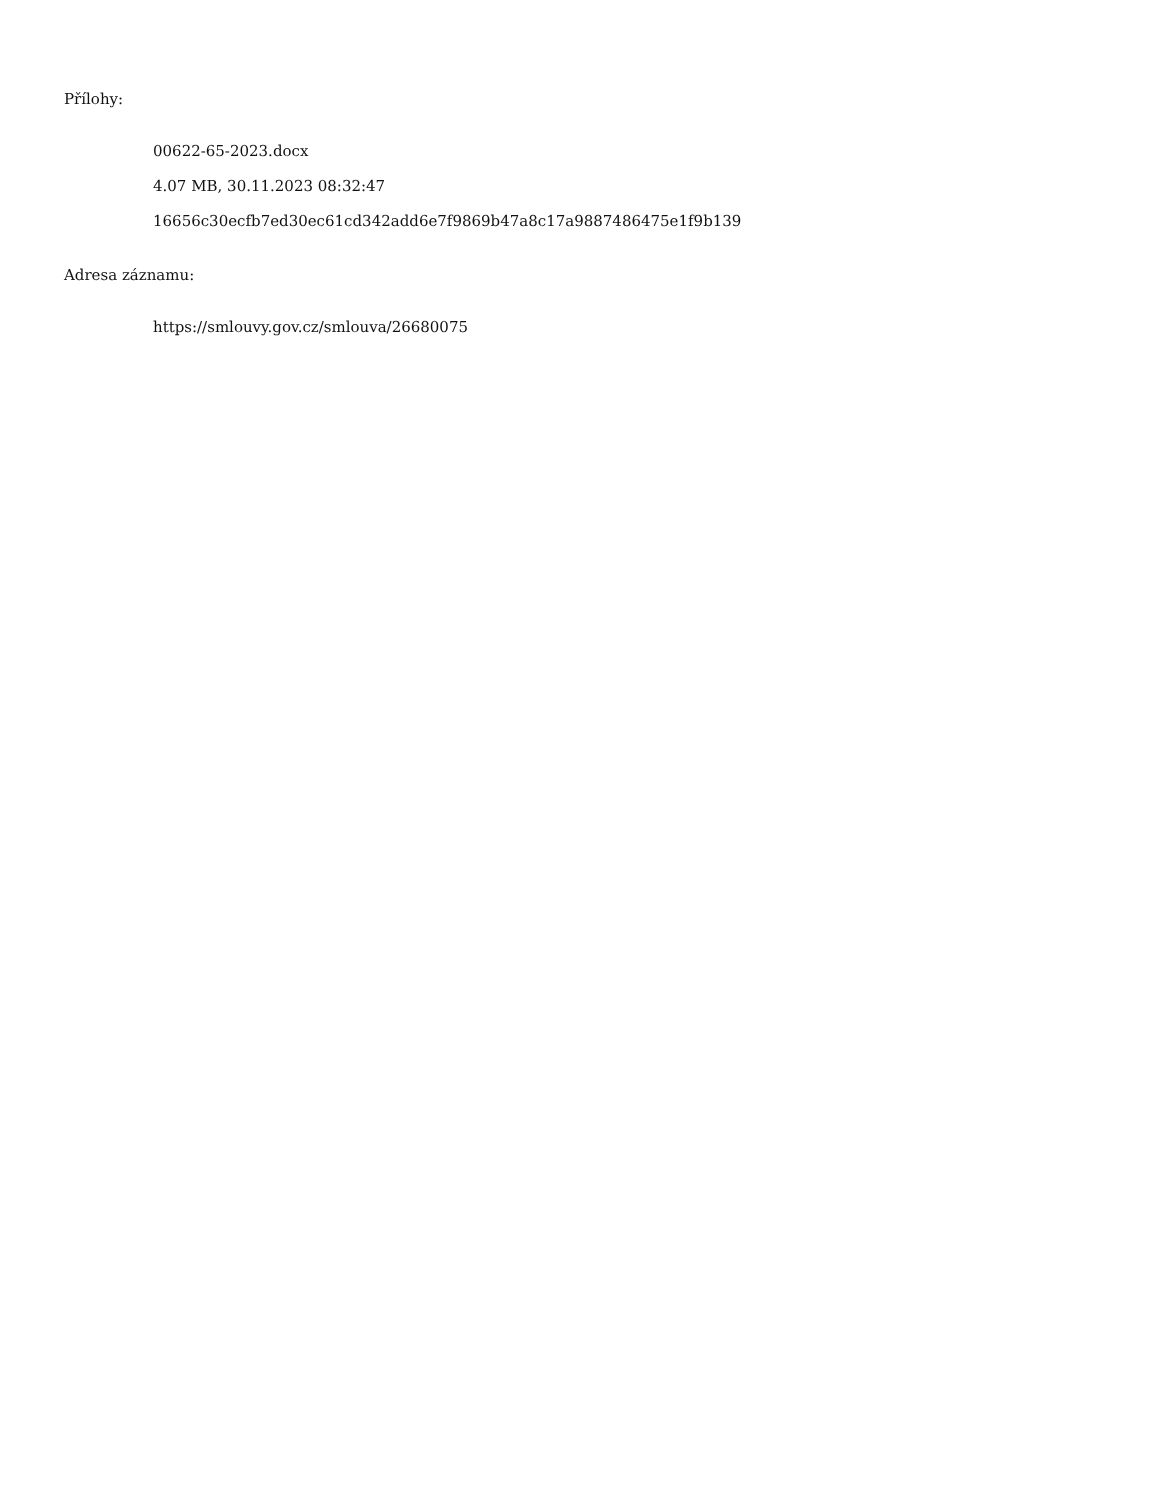Přílohy:
00622-65-2023.docx
4.07 MB, 30.11.2023 08:32:47
16656c30ecfb7ed30ec61cd342add6e7f9869b47a8c17a9887486475e1f9b139
Adresa záznamu:
https://smlouvy.gov.cz/smlouva/26680075